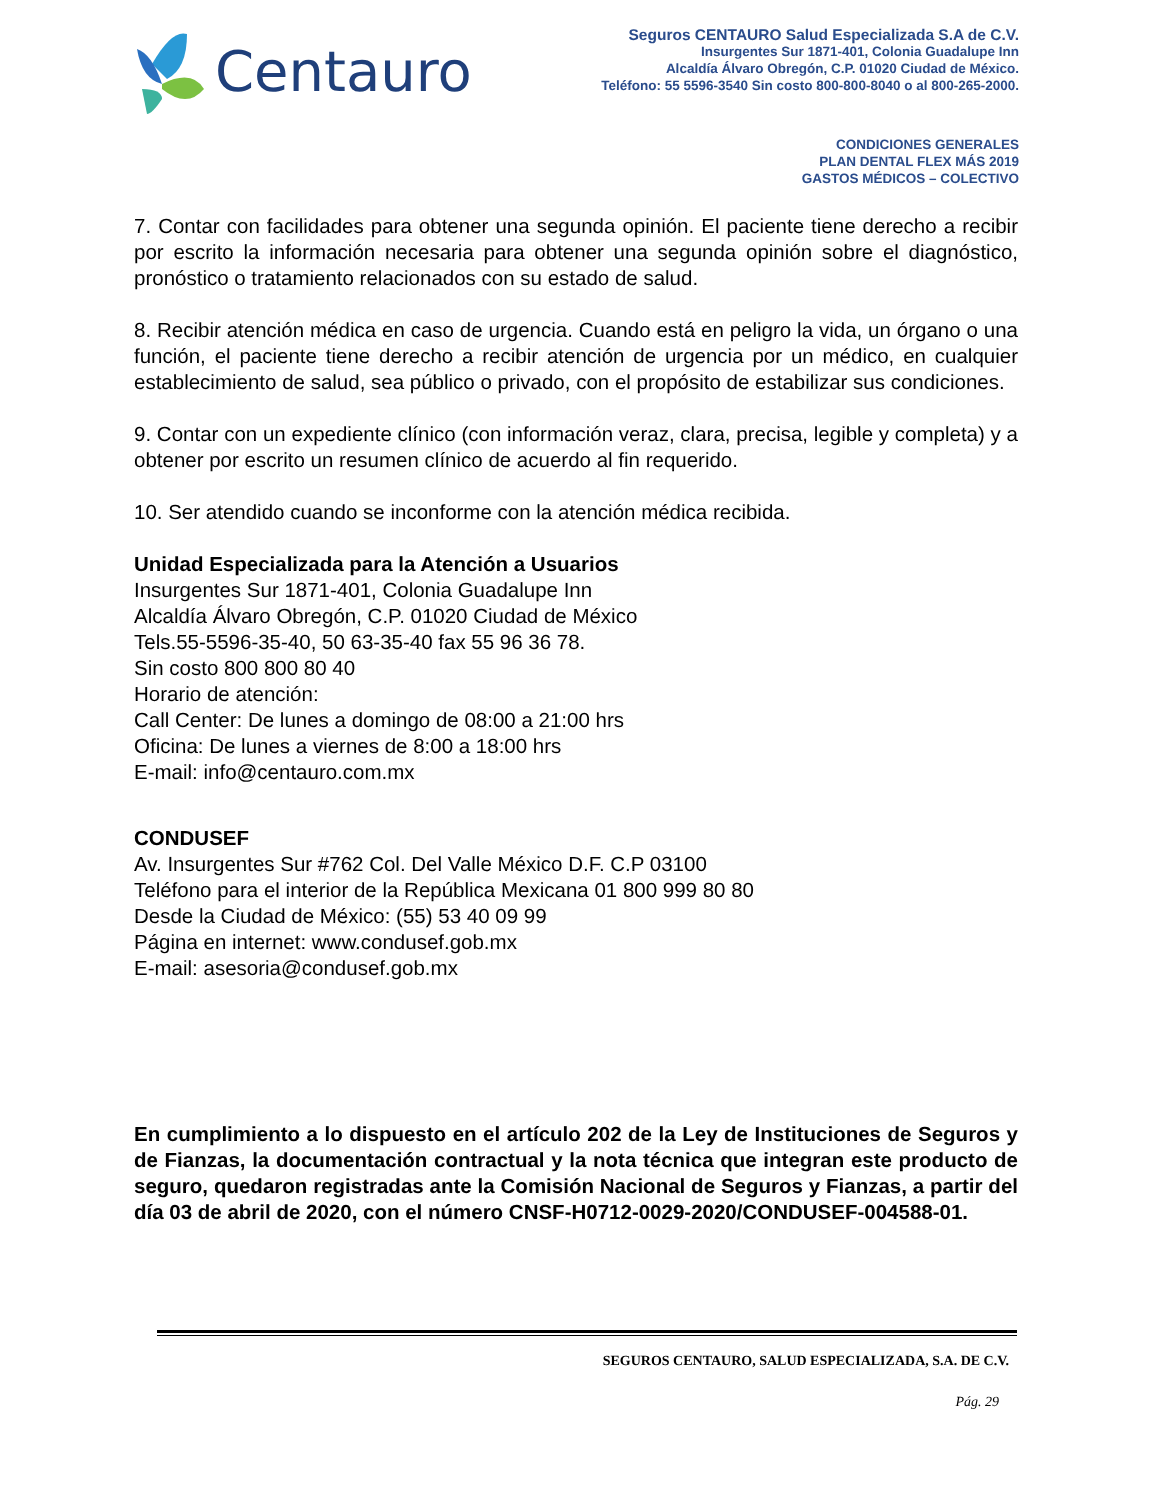Centauro
Seguros CENTAURO Salud Especializada S.A de C.V.
Insurgentes Sur 1871-401, Colonia Guadalupe Inn
Alcaldía Álvaro Obregón, C.P. 01020 Ciudad de México.
Teléfono: 55 5596-3540 Sin costo 800-800-8040 o al 800-265-2000.
CONDICIONES GENERALES
PLAN DENTAL FLEX MÁS 2019
GASTOS MÉDICOS – COLECTIVO
7. Contar con facilidades para obtener una segunda opinión. El paciente tiene derecho a recibir por escrito la información necesaria para obtener una segunda opinión sobre el diagnóstico, pronóstico o tratamiento relacionados con su estado de salud.
8. Recibir atención médica en caso de urgencia. Cuando está en peligro la vida, un órgano o una función, el paciente tiene derecho a recibir atención de urgencia por un médico, en cualquier establecimiento de salud, sea público o privado, con el propósito de estabilizar sus condiciones.
9. Contar con un expediente clínico (con información veraz, clara, precisa, legible y completa) y a obtener por escrito un resumen clínico de acuerdo al fin requerido.
10. Ser atendido cuando se inconforme con la atención médica recibida.
Unidad Especializada para la Atención a Usuarios
Insurgentes Sur 1871-401, Colonia Guadalupe Inn
Alcaldía Álvaro Obregón, C.P. 01020 Ciudad de México
Tels.55-5596-35-40, 50 63-35-40 fax 55 96 36 78.
Sin costo 800 800 80 40
Horario de atención:
Call Center: De lunes a domingo de 08:00 a 21:00 hrs
Oficina: De lunes a viernes de 8:00 a 18:00 hrs
E-mail: info@centauro.com.mx
CONDUSEF
Av. Insurgentes Sur #762 Col. Del Valle México D.F. C.P 03100
Teléfono para el interior de la República Mexicana 01 800 999 80 80
Desde la Ciudad de México: (55) 53 40 09 99
Página en internet: www.condusef.gob.mx
E-mail: asesoria@condusef.gob.mx
En cumplimiento a lo dispuesto en el artículo 202 de la Ley de Instituciones de Seguros y de Fianzas, la documentación contractual y la nota técnica que integran este producto de seguro, quedaron registradas ante la Comisión Nacional de Seguros y Fianzas, a partir del día 03 de abril de 2020, con el número CNSF-H0712-0029-2020/CONDUSEF-004588-01.
SEGUROS CENTAURO, SALUD ESPECIALIZADA, S.A. DE C.V.
Pág. 29